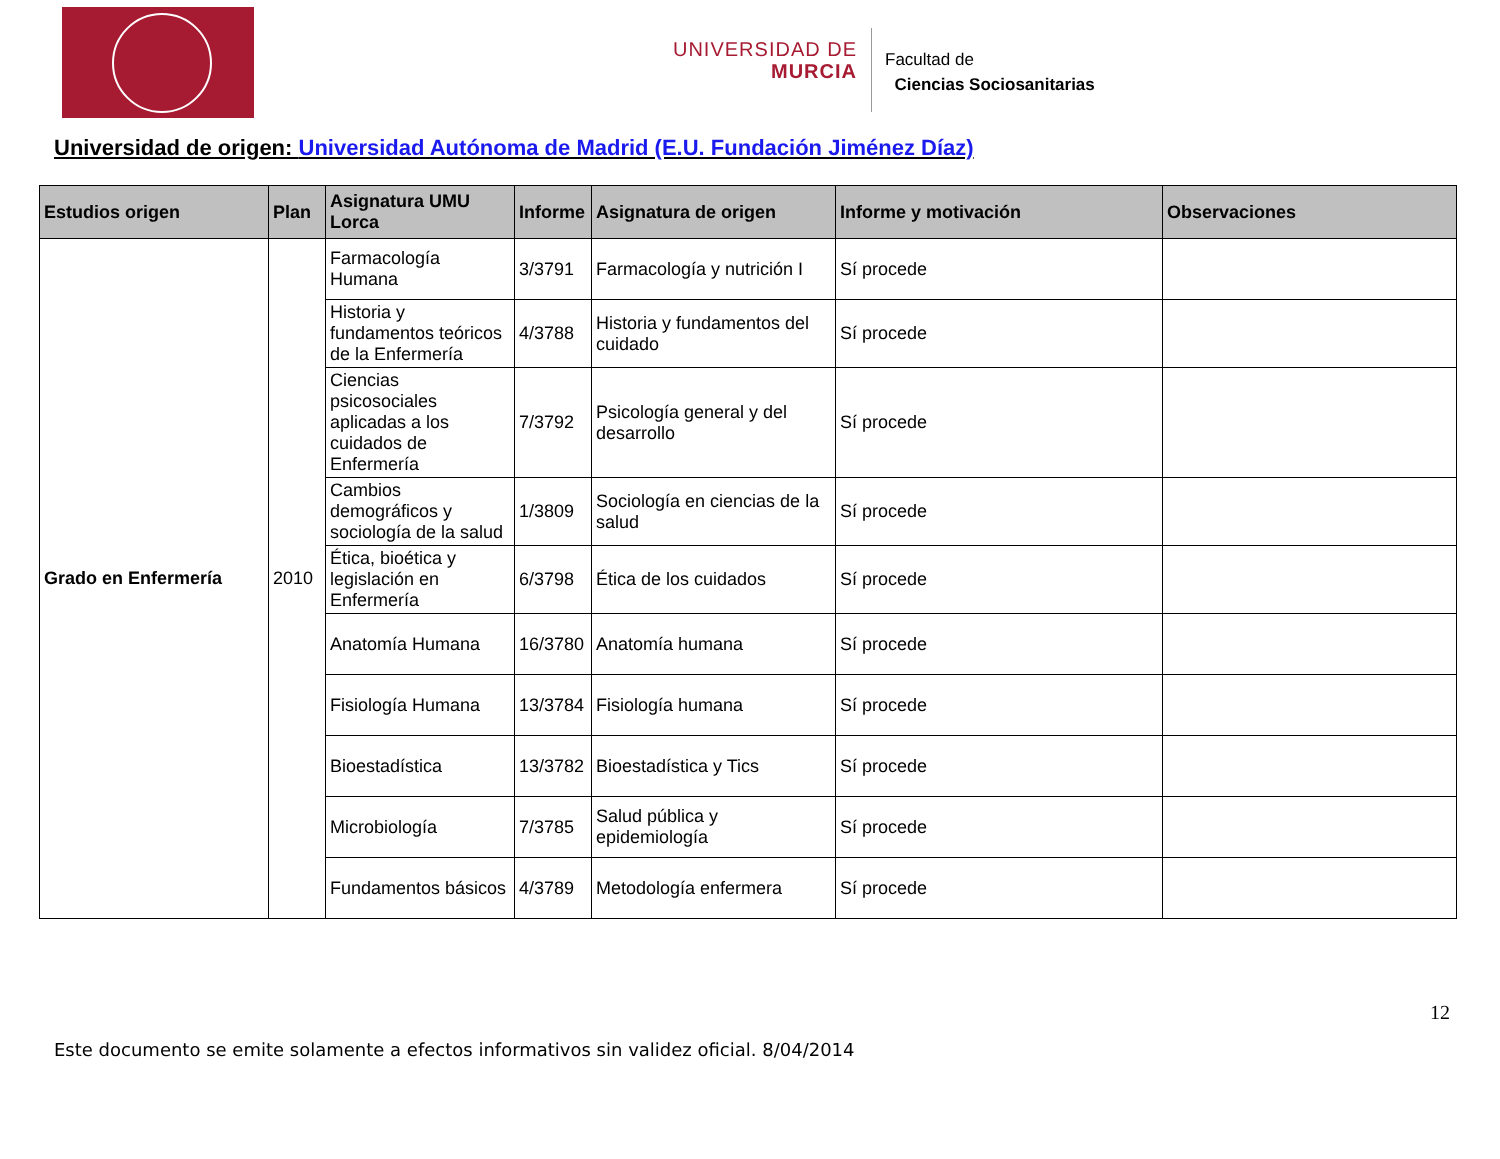UNIVERSIDAD DE
MURCIA
Facultad de
Ciencias Sociosanitarias
Universidad de origen: Universidad Autónoma de Madrid (E.U. Fundación Jiménez Díaz)
| Estudios origen | Plan | Asignatura UMU Lorca | Informe | Asignatura de origen | Informe y motivación | Observaciones |
| --- | --- | --- | --- | --- | --- | --- |
| Grado en Enfermería | 2010 | Farmacología Humana | 3/3791 | Farmacología y nutrición I | Sí procede | |
| | | Historia y fundamentos teóricos de la Enfermería | 4/3788 | Historia y fundamentos del cuidado | Sí procede | |
| | | Ciencias psicosociales aplicadas a los cuidados de Enfermería | 7/3792 | Psicología general y del desarrollo | Sí procede | |
| | | Cambios demográficos y sociología de la salud | 1/3809 | Sociología en ciencias de la salud | Sí procede | |
| | | Ética, bioética y legislación en Enfermería | 6/3798 | Ética de los cuidados | Sí procede | |
| | | Anatomía Humana | 16/3780 | Anatomía humana | Sí procede | |
| | | Fisiología Humana | 13/3784 | Fisiología humana | Sí procede | |
| | | Bioestadística | 13/3782 | Bioestadística y Tics | Sí procede | |
| | | Microbiología | 7/3785 | Salud pública y epidemiología | Sí procede | |
| | | Fundamentos básicos | 4/3789 | Metodología enfermera | Sí procede | |
12
Este documento se emite solamente a efectos informativos sin validez oficial. 8/04/2014